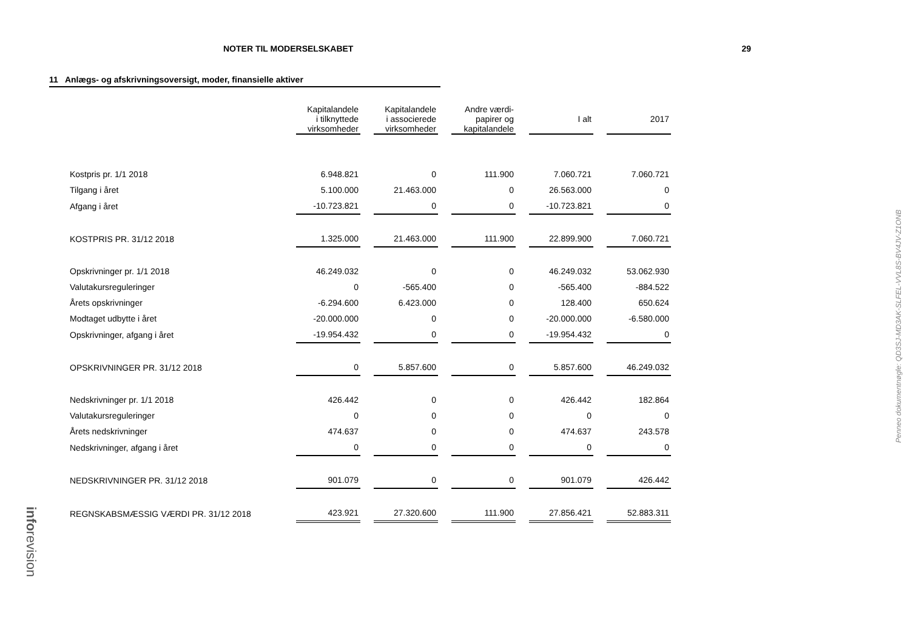NOTER TIL MODERSELSKABET 29
11 Anlægs- og afskrivningsoversigt, moder, finansielle aktiver
| | Kapitalandele i tilknyttede virksomheder | | Kapitalandele i associerede virksomheder | | Andre værdi- papirer og kapitalandele | | I alt | | 2017 |
| --- | --- | --- | --- | --- | --- | --- | --- | --- | --- |
| Kostpris pr. 1/1 2018 | 6.948.821 | | 0 | | 111.900 | | 7.060.721 | | 7.060.721 |
| Tilgang i året | 5.100.000 | | 21.463.000 | | 0 | | 26.563.000 | | 0 |
| Afgang i året | -10.723.821 | | 0 | | 0 | | -10.723.821 | | 0 |
| KOSTPRIS PR. 31/12 2018 | 1.325.000 | | 21.463.000 | | 111.900 | | 22.899.900 | | 7.060.721 |
| Opskrivninger pr. 1/1 2018 | 46.249.032 | | 0 | | 0 | | 46.249.032 | | 53.062.930 |
| Valutakursreguleringer | 0 | | -565.400 | | 0 | | -565.400 | | -884.522 |
| Årets opskrivninger | -6.294.600 | | 6.423.000 | | 0 | | 128.400 | | 650.624 |
| Modtaget udbytte i året | -20.000.000 | | 0 | | 0 | | -20.000.000 | | -6.580.000 |
| Opskrivninger, afgang i året | -19.954.432 | | 0 | | 0 | | -19.954.432 | | 0 |
| OPSKRIVNINGER PR. 31/12 2018 | 0 | | 5.857.600 | | 0 | | 5.857.600 | | 46.249.032 |
| Nedskrivninger pr. 1/1 2018 | 426.442 | | 0 | | 0 | | 426.442 | | 182.864 |
| Valutakursreguleringer | 0 | | 0 | | 0 | | 0 | | 0 |
| Årets nedskrivninger | 474.637 | | 0 | | 0 | | 474.637 | | 243.578 |
| Nedskrivninger, afgang i året | 0 | | 0 | | 0 | | 0 | | 0 |
| NEDSKRIVNINGER PR. 31/12 2018 | 901.079 | | 0 | | 0 | | 901.079 | | 426.442 |
| REGNSKABSMÆSSIG VÆRDI PR. 31/12 2018 | 423.921 | | 27.320.600 | | 111.900 | | 27.856.421 | | 52.883.311 |
Penneo dokumentnøgle: QD3SJ-MD3AK-SLFEL-VVL8S-BV4JV-Z1ONB
inforevision